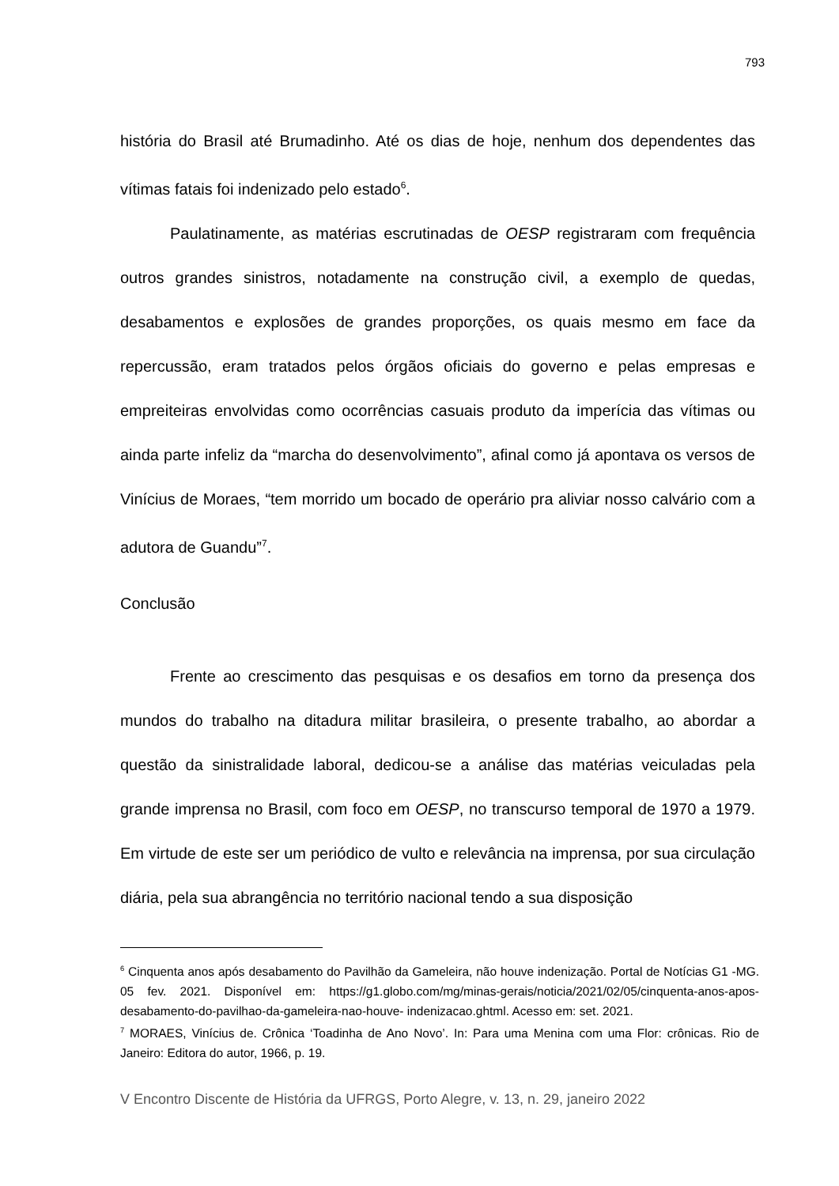793
história do Brasil até Brumadinho. Até os dias de hoje, nenhum dos dependentes das vítimas fatais foi indenizado pelo estado<sup>6</sup>.
Paulatinamente, as matérias escrutinadas de OESP registraram com frequência outros grandes sinistros, notadamente na construção civil, a exemplo de quedas, desabamentos e explosões de grandes proporções, os quais mesmo em face da repercussão, eram tratados pelos órgãos oficiais do governo e pelas empresas e empreiteiras envolvidas como ocorrências casuais produto da imperícia das vítimas ou ainda parte infeliz da “marcha do desenvolvimento”, afinal como já apontava os versos de Vinícius de Moraes, “tem morrido um bocado de operário pra aliviar nosso calvário com a adutora de Guandu”<sup>7</sup>.
Conclusão
Frente ao crescimento das pesquisas e os desafios em torno da presença dos mundos do trabalho na ditadura militar brasileira, o presente trabalho, ao abordar a questão da sinistralidade laboral, dedicou-se a análise das matérias veiculadas pela grande imprensa no Brasil, com foco em OESP, no transcurso temporal de 1970 a 1979. Em virtude de este ser um periódico de vulto e relevância na imprensa, por sua circulação diária, pela sua abrangência no território nacional tendo a sua disposição
<sup>6</sup> Cinquenta anos após desabamento do Pavilhão da Gameleira, não houve indenização. Portal de Notícias G1 -MG. 05 fev. 2021. Disponível em: https://g1.globo.com/mg/minas-gerais/noticia/2021/02/05/cinquenta-anos-apos-desabamento-do-pavilhao-da-gameleira-nao-houve- indenizacao.ghtml. Acesso em: set. 2021.
<sup>7</sup> MORAES, Vinícius de. Crônica ‘Toadinha de Ano Novo’. In: Para uma Menina com uma Flor: crônicas. Rio de Janeiro: Editora do autor, 1966, p. 19.
V Encontro Discente de História da UFRGS, Porto Alegre, v. 13, n. 29, janeiro 2022